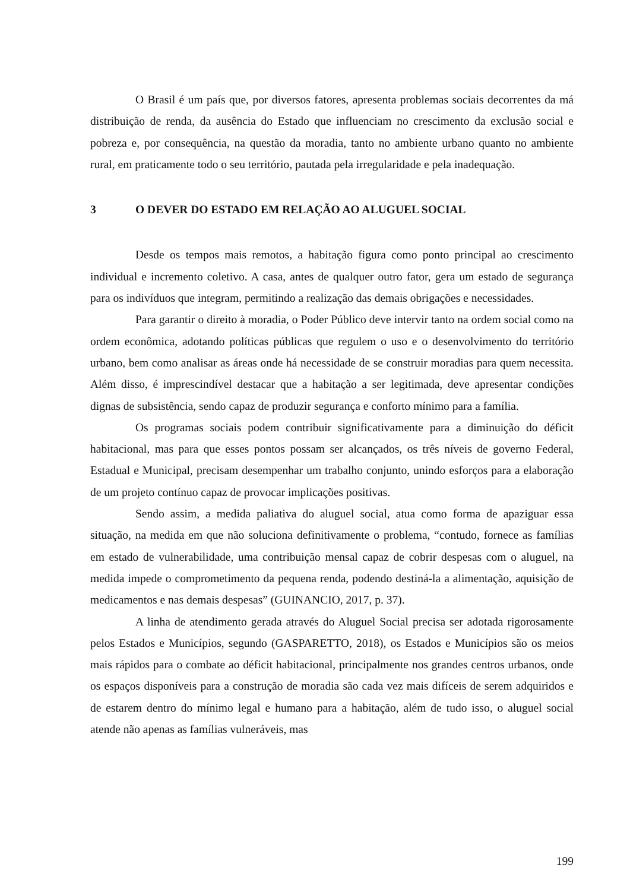O Brasil é um país que, por diversos fatores, apresenta problemas sociais decorrentes da má distribuição de renda, da ausência do Estado que influenciam no crescimento da exclusão social e pobreza e, por consequência, na questão da moradia, tanto no ambiente urbano quanto no ambiente rural, em praticamente todo o seu território, pautada pela irregularidade e pela inadequação.
3 O DEVER DO ESTADO EM RELAÇÃO AO ALUGUEL SOCIAL
Desde os tempos mais remotos, a habitação figura como ponto principal ao crescimento individual e incremento coletivo. A casa, antes de qualquer outro fator, gera um estado de segurança para os indivíduos que integram, permitindo a realização das demais obrigações e necessidades.
Para garantir o direito à moradia, o Poder Público deve intervir tanto na ordem social como na ordem econômica, adotando políticas públicas que regulem o uso e o desenvolvimento do território urbano, bem como analisar as áreas onde há necessidade de se construir moradias para quem necessita. Além disso, é imprescindível destacar que a habitação a ser legitimada, deve apresentar condições dignas de subsistência, sendo capaz de produzir segurança e conforto mínimo para a família.
Os programas sociais podem contribuir significativamente para a diminuição do déficit habitacional, mas para que esses pontos possam ser alcançados, os três níveis de governo Federal, Estadual e Municipal, precisam desempenhar um trabalho conjunto, unindo esforços para a elaboração de um projeto contínuo capaz de provocar implicações positivas.
Sendo assim, a medida paliativa do aluguel social, atua como forma de apaziguar essa situação, na medida em que não soluciona definitivamente o problema, “contudo, fornece as famílias em estado de vulnerabilidade, uma contribuição mensal capaz de cobrir despesas com o aluguel, na medida impede o comprometimento da pequena renda, podendo destiná-la a alimentação, aquisição de medicamentos e nas demais despesas” (GUINANCIO, 2017, p. 37).
A linha de atendimento gerada através do Aluguel Social precisa ser adotada rigorosamente pelos Estados e Municípios, segundo (GASPARETTO, 2018), os Estados e Municípios são os meios mais rápidos para o combate ao déficit habitacional, principalmente nos grandes centros urbanos, onde os espaços disponíveis para a construção de moradia são cada vez mais difíceis de serem adquiridos e de estarem dentro do mínimo legal e humano para a habitação, além de tudo isso, o aluguel social atende não apenas as famílias vulneráveis, mas
199